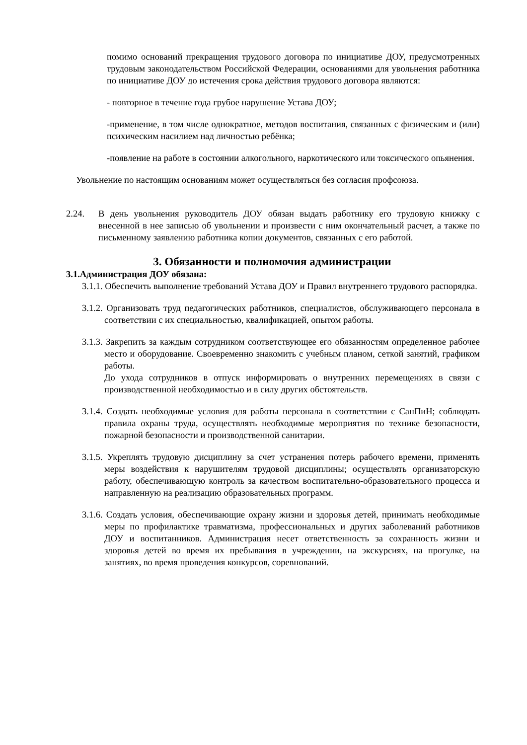помимо оснований прекращения трудового договора по инициативе ДОУ, предусмотренных трудовым законодательством Российской Федерации, основаниями для увольнения работника по инициативе ДОУ до истечения срока действия трудового договора являются:
- повторное в течение года грубое нарушение Устава ДОУ;
-применение, в том числе однократное, методов воспитания, связанных с физическим и (или) психическим насилием над личностью ребёнка;
-появление на работе в состоянии алкогольного, наркотического или токсического опьянения.
Увольнение по настоящим основаниям может осуществляться без согласия профсоюза.
2.24. В день увольнения руководитель ДОУ обязан выдать работнику его трудовую книжку с внесенной в нее записью об увольнении и произвести с ним окончательный расчет, а также по письменному заявлению работника копии документов, связанных с его работой.
3. Обязанности и полномочия администрации
3.1.Администрация ДОУ обязана:
3.1.1. Обеспечить выполнение требований Устава ДОУ и Правил внутреннего трудового распорядка.
3.1.2. Организовать труд педагогических работников, специалистов, обслуживающего персонала в соответствии с их специальностью, квалификацией, опытом работы.
3.1.3. Закрепить за каждым сотрудником соответствующее его обязанностям определенное рабочее место и оборудование. Своевременно знакомить с учебным планом, сеткой занятий, графиком работы.
До ухода сотрудников в отпуск информировать о внутренних перемещениях в связи с производственной необходимостью и в силу других обстоятельств.
3.1.4. Создать необходимые условия для работы персонала в соответствии с СанПиН; соблюдать правила охраны труда, осуществлять необходимые мероприятия по технике безопасности, пожарной безопасности и производственной санитарии.
3.1.5. Укреплять трудовую дисциплину за счет устранения потерь рабочего времени, применять меры воздействия к нарушителям трудовой дисциплины; осуществлять организаторскую работу, обеспечивающую контроль за качеством воспитательно-образовательного процесса и направленную на реализацию образовательных программ.
3.1.6. Создать условия, обеспечивающие охрану жизни и здоровья детей, принимать необходимые меры по профилактике травматизма, профессиональных и других заболеваний работников ДОУ и воспитанников. Администрация несет ответственность за сохранность жизни и здоровья детей во время их пребывания в учреждении, на экскурсиях, на прогулке, на занятиях, во время проведения конкурсов, соревнований.